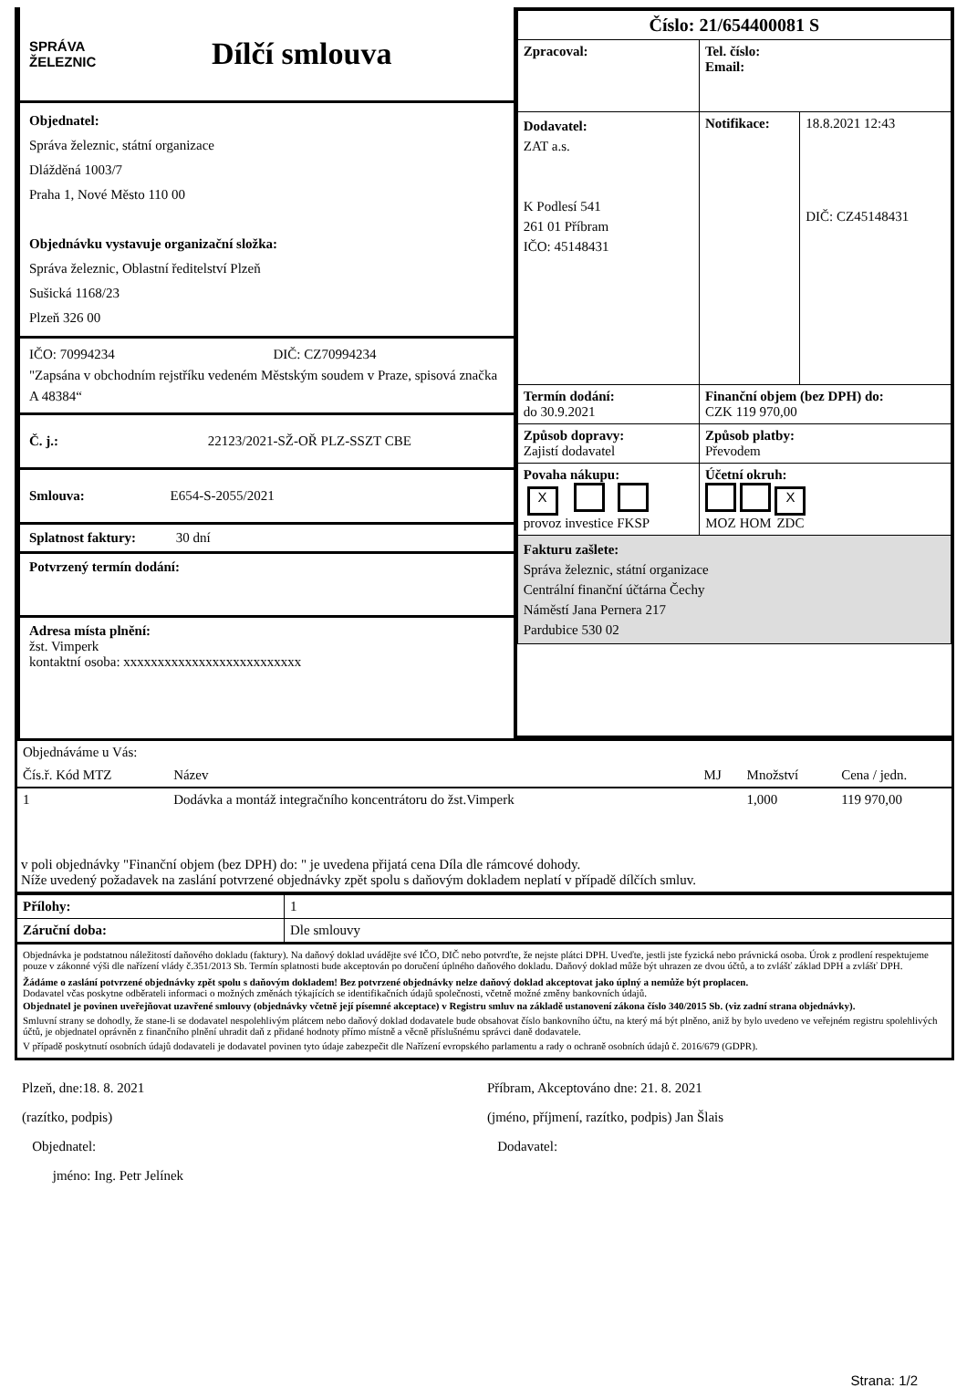SPRÁVA
ŽELEZNIC
Dílčí smlouva
Objednatel:
Správa železnic, státní organizace
Dlážděná 1003/7
Praha 1, Nové Město 110 00
Objednávku vystavuje organizační složka:
Správa železnic, Oblastní ředitelství Plzeň
Sušická 1168/23
Plzeň 326 00
IČO: 70994234 DIČ: CZ70994234
"Zapsána v obchodním rejstříku vedeném Městským soudem v Praze, spisová značka A 48384“
Č. j.: 22123/2021-SŽ-OŘ PLZ-SSZT CBE
Smlouva: E654-S-2055/2021
Splatnost faktury: 30 dní
Potvrzený termín dodání:
Adresa místa plnění:
žst. Vimperk
kontaktní osoba: xxxxxxxxxxxxxxxxxxxxxxxxxx
| Číslo: 21/654400081 S | | |
| Zpracoval: | Tel. číslo: Email: | |
| Dodavatel: ZAT a.s. K Podlesí 541 261 01 Příbram IČO: 45148431 | Notifikace: | 18.8.2021 12:43 DIČ: CZ45148431 |
| Termín dodání: do 30.9.2021 | Finanční objem (bez DPH) do: CZK 119 970,00 | |
| Způsob dopravy: Zajistí dodavatel | Způsob platby: Převodem | |
| Povaha nákupu: X provoz investice FKSP | Účetní okruh: MOZ HOM X ZDC | |
| Fakturu zašlete: Správa železnic, státní organizace Centrální finanční účtárna Čechy Náměstí Jana Pernera 217 Pardubice 530 02 | | |
| Objednáváme u Vás: | | | | |
| Čís.ř. Kód MTZ | Název | MJ | Množství | Cena / jedn. |
| 1 | Dodávka a montáž integračního koncentrátoru do žst.Vimperk | | 1,000 | 119 970,00 |
v poli objednávky "Finanční objem (bez DPH) do: " je uvedena přijatá cena Díla dle rámcové dohody.
Níže uvedený požadavek na zaslání potvrzené objednávky zpět spolu s daňovým dokladem neplatí v případě dílčích smluv.
| Přílohy: | 1 |
| Záruční doba: | Dle smlouvy |
Objednávka je podstatnou náležitostí daňového dokladu (faktury). Na daňový doklad uvádějte své IČO, DIČ nebo potvrďte, že nejste plátci DPH. Uveďte, jestli jste fyzická nebo právnická osoba. Úrok z prodlení respektujeme pouze v zákonné výši dle nařízení vlády č.351/2013 Sb. Termín splatnosti bude akceptován po doručení úplného daňového dokladu. Daňový doklad může být uhrazen ze dvou účtů, a to zvlášť základ DPH a zvlášť DPH.
Žádáme o zaslání potvrzené objednávky zpět spolu s daňovým dokladem! Bez potvrzené objednávky nelze daňový doklad akceptovat jako úplný a nemůže být proplacen.
Dodavatel včas poskytne odběrateli informaci o možných změnách týkajících se identifikačních údajů společnosti, včetně možné změny bankovních údajů.
Objednatel je povinen uveřejňovat uzavřené smlouvy (objednávky včetně její písemné akceptace) v Registru smluv na základě ustanovení zákona číslo 340/2015 Sb. (viz zadní strana objednávky).
Smluvní strany se dohodly, že stane-li se dodavatel nespolehlivým plátcem nebo daňový doklad dodavatele bude obsahovat číslo bankovního účtu, na který má být plněno, aniž by bylo uvedeno ve veřejném registru spolehlivých účtů, je objednatel oprávněn z finančního plnění uhradit daň z přidané hodnoty přímo místně a věcně příslušnému správci daně dodavatele.
V případě poskytnutí osobních údajů dodavateli je dodavatel povinen tyto údaje zabezpečit dle Nařízení evropského parlamentu a rady o ochraně osobních údajů č. 2016/679 (GDPR).
Plzeň, dne:18. 8. 2021
(razítko, podpis)
Objednatel:
jméno: Ing. Petr Jelínek
Příbram, Akceptováno dne: 21. 8. 2021
(jméno, příjmení, razítko, podpis) Jan Šlais
Dodavatel:
Strana: 1/2